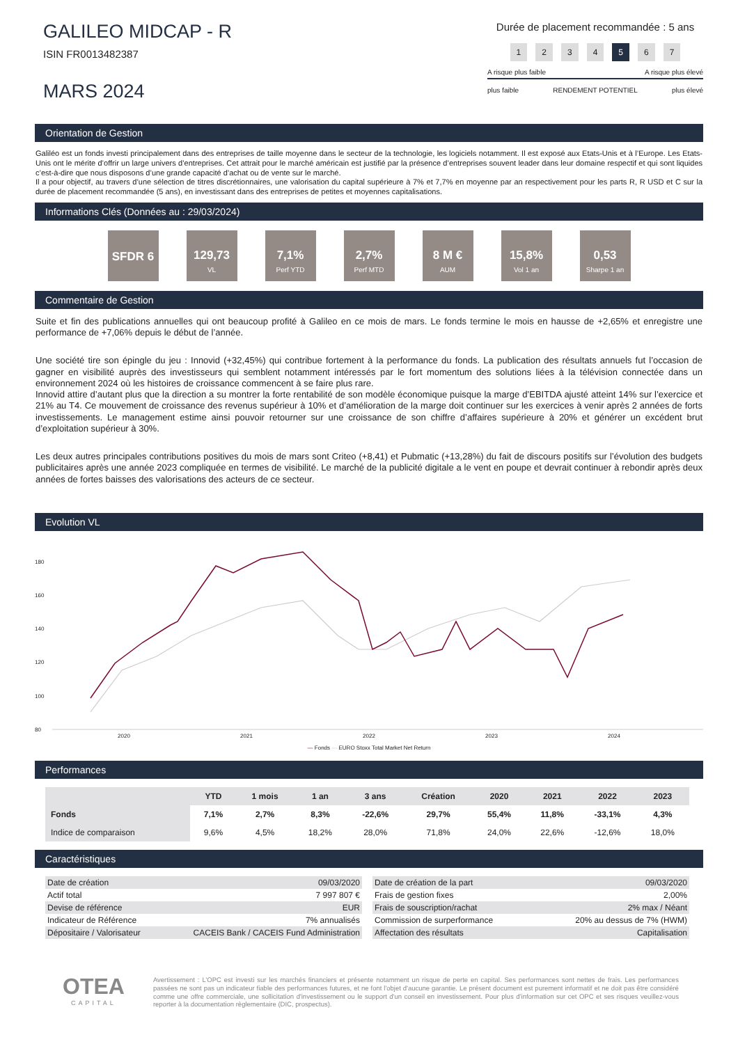GALILEO MIDCAP - R
ISIN FR0013482387
MARS 2024
Durée de placement recommandée : 5 ans
1234567
A risque plus faible A risque plus élevé
plus faible RENDEMENT POTENTIEL plus élevé
Orientation de Gestion
Galiléo est un fonds investi principalement dans des entreprises de taille moyenne dans le secteur de la technologie, les logiciels notamment. Il est exposé aux Etats-Unis et à l’Europe. Les Etats-Unis ont le mérite d’offrir un large univers d’entreprises. Cet attrait pour le marché américain est justifié par la présence d’entreprises souvent leader dans leur domaine respectif et qui sont liquides c’est-à-dire que nous disposons d’une grande capacité d’achat ou de vente sur le marché.
Il a pour objectif, au travers d’une sélection de titres discrétionnaires, une valorisation du capital supérieure à 7% et 7,7% en moyenne par an respectivement pour les parts R, R USD et C sur la durée de placement recommandée (5 ans), en investissant dans des entreprises de petites et moyennes capitalisations.
Informations Clés (Données au : 29/03/2024)
SFDR 6 129,73
VL
7,1%
Perf YTD
2,7%
Perf MTD
8 M €
AUM
15,8%
Vol 1 an
0,53
Sharpe 1 an
Commentaire de Gestion
Suite et fin des publications annuelles qui ont beaucoup profité à Galileo en ce mois de mars. Le fonds termine le mois en hausse de +2,65% et enregistre une performance de +7,06% depuis le début de l’année.
Une société tire son épingle du jeu : Innovid (+32,45%) qui contribue fortement à la performance du fonds. La publication des résultats annuels fut l’occasion de gagner en visibilité auprès des investisseurs qui semblent notamment intéressés par le fort momentum des solutions liées à la télévision connectée dans un environnement 2024 où les histoires de croissance commencent à se faire plus rare.
Innovid attire d’autant plus que la direction a su montrer la forte rentabilité de son modèle économique puisque la marge d’EBITDA ajusté atteint 14% sur l’exercice et 21% au T4. Ce mouvement de croissance des revenus supérieur à 10% et d’amélioration de la marge doit continuer sur les exercices à venir après 2 années de forts investissements. Le management estime ainsi pouvoir retourner sur une croissance de son chiffre d’affaires supérieure à 20% et générer un excédent brut d’exploitation supérieur à 30%.
Les deux autres principales contributions positives du mois de mars sont Criteo (+8,41) et Pubmatic (+13,28%) du fait de discours positifs sur l’évolution des budgets publicitaires après une année 2023 compliquée en termes de visibilité. Le marché de la publicité digitale a le vent en poupe et devrait continuer à rebondir après deux années de fortes baisses des valorisations des acteurs de ce secteur.
Evolution VL
180
160
140
120
100
80
2020 2021 2022 2023 2024
— Fonds — EURO Stoxx Total Market Net Return
Performances
| | YTD | 1 mois | 1 an | 3 ans | Création | 2020 | 2021 | 2022 | 2023 |
| --- | --- | --- | --- | --- | --- | --- | --- | --- | --- |
| Fonds | 7,1% | 2,7% | 8,3% | -22,6% | 29,7% | 55,4% | 11,8% | -33,1% | 4,3% |
| Indice de comparaison | 9,6% | 4,5% | 18,2% | 28,0% | 71,8% | 24,0% | 22,6% | -12,6% | 18,0% |
Caractéristiques
| Date de création | 09/03/2020 |
| Actif total | 7 997 807 € |
| Devise de référence | EUR |
| Indicateur de Référence | 7% annualisés |
| Dépositaire / Valorisateur | CACEIS Bank / CACEIS Fund Administration |
| Date de création de la part | 09/03/2020 |
| Frais de gestion fixes | 2,00% |
| Frais de souscription/rachat | 2% max / Néant |
| Commission de surperformance | 20% au dessus de 7% (HWM) |
| Affectation des résultats | Capitalisation |
OTEA
CAPITAL
Avertissement : L’OPC est investi sur les marchés financiers et présente notamment un risque de perte en capital. Ses performances sont nettes de frais. Les performances passées ne sont pas un indicateur fiable des performances futures, et ne font l'objet d'aucune garantie. Le présent document est purement informatif et ne doit pas être considéré comme une offre commerciale, une sollicitation d'investissement ou le support d'un conseil en investissement. Pour plus d’information sur cet OPC et ses risques veuillez-vous reporter à la documentation règlementaire (DIC, prospectus).